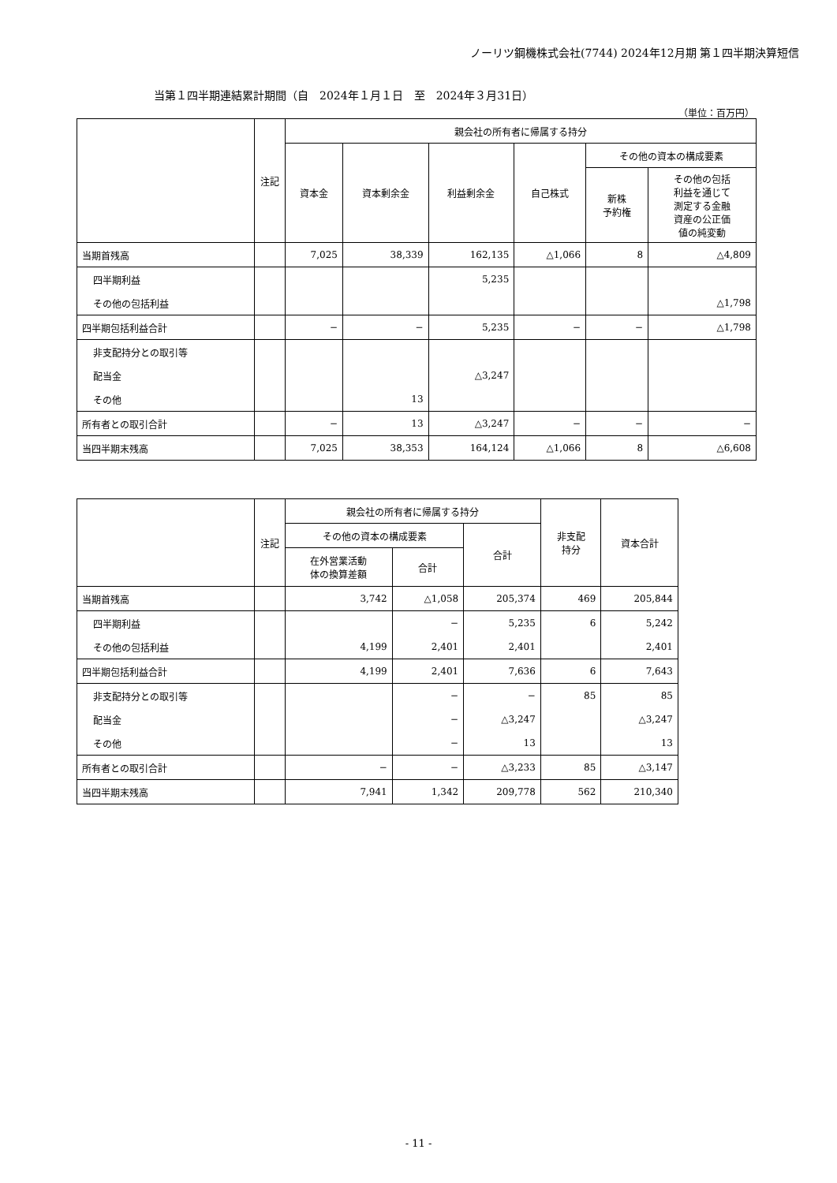ノーリツ鋼機株式会社(7744) 2024年12月期 第１四半期決算短信
当第１四半期連結累計期間（自　2024年１月１日　至　2024年３月31日）
（単位：百万円）
| | 注記 | 親会社の所有者に帰属する持分 | | | | | |
| --- | --- | --- | --- | --- | --- | --- | --- |
| | | 資本金 | 資本剰余金 | 利益剰余金 | 自己株式 | その他の資本の構成要素 | |
| | | | | | | 新株 予約権 | その他の包括 利益を通じて 測定する金融 資産の公正価 値の純変動 |
| 当期首残高 | | 7,025 | 38,339 | 162,135 | △1,066 | 8 | △4,809 |
| 四半期利益 | | | | 5,235 | | | |
| その他の包括利益 | | | | | | | △1,798 |
| 四半期包括利益合計 | | − | − | 5,235 | − | − | △1,798 |
| 非支配持分との取引等 | | | | | | | |
| 配当金 | | | | △3,247 | | | |
| その他 | | | 13 | | | | |
| 所有者との取引合計 | | − | 13 | △3,247 | − | − | − |
| 当四半期末残高 | | 7,025 | 38,353 | 164,124 | △1,066 | 8 | △6,608 |
| | 注記 | 親会社の所有者に帰属する持分 | | | 非支配 持分 | 資本合計 |
| --- | --- | --- | --- | --- | --- | --- |
| | | その他の資本の構成要素 | | 合計 | | |
| | | 在外営業活動 体の換算差額 | 合計 | | | |
| 当期首残高 | | 3,742 | △1,058 | 205,374 | 469 | 205,844 |
| 四半期利益 | | | − | 5,235 | 6 | 5,242 |
| その他の包括利益 | | 4,199 | 2,401 | 2,401 | | 2,401 |
| 四半期包括利益合計 | | 4,199 | 2,401 | 7,636 | 6 | 7,643 |
| 非支配持分との取引等 | | | − | − | 85 | 85 |
| 配当金 | | | − | △3,247 | | △3,247 |
| その他 | | | − | 13 | | 13 |
| 所有者との取引合計 | | − | − | △3,233 | 85 | △3,147 |
| 当四半期末残高 | | 7,941 | 1,342 | 209,778 | 562 | 210,340 |
- 11 -